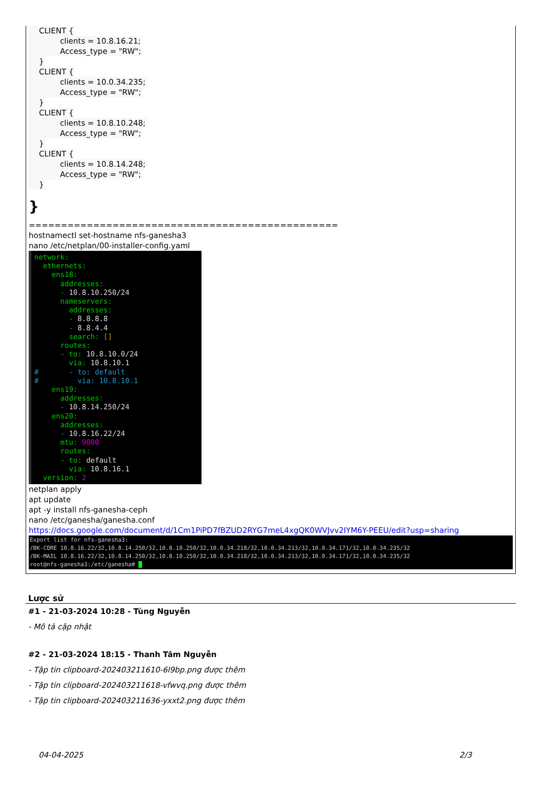CLIENT {
clients = 10.8.16.21;
Access_type = "RW";
}
CLIENT {
clients = 10.0.34.235;
Access_type = "RW";
}
CLIENT {
clients = 10.8.10.248;
Access_type = "RW";
}
CLIENT {
clients = 10.8.14.248;
Access_type = "RW";
}
}
================================================
hostnamectl set-hostname nfs-ganesha3
nano /etc/netplan/00-installer-config.yaml
network: ethernets: ens18: addresses: - 10.8.10.250/24 nameservers: addresses: - 8.8.8.8 - 8.8.4.4 search: [] routes: - to: 10.8.10.0/24 via: 10.8.10.1 # - to: default # via: 10.8.10.1 ens19: addresses: - 10.8.14.250/24 ens20: addresses: - 10.8.16.22/24 mtu: 9000 routes: - to: default via: 10.8.16.1 version: 2
netplan apply
apt update
apt -y install nfs-ganesha-ceph
nano /etc/ganesha/ganesha.conf
https://docs.google.com/document/d/1Cm1PiPD7fBZUD2RYG7meL4xgQK0WVJvv2IYM6Y-PEEU/edit?usp=sharing
Export list for nfs-ganesha3: /BK-CORE 10.8.16.22/32,10.8.14.250/32,10.8.10.250/32,10.0.34.218/32,10.0.34.213/32,10.0.34.171/32,10.0.34.235/32 /BK-MAIL 10.8.16.22/32,10.8.14.250/32,10.8.10.250/32,10.0.34.218/32,10.0.34.213/32,10.0.34.171/32,10.0.34.235/32 root@nfs-ganesha3:/etc/ganesha#
Lược sử
#1 - 21-03-2024 10:28 - Tùng Nguyễn
- Mô tả cập nhật
#2 - 21-03-2024 18:15 - Thanh Tâm Nguyễn
- Tập tin clipboard-202403211610-6l9bp.png được thêm
- Tập tin clipboard-202403211618-vfwvq.png được thêm
- Tập tin clipboard-202403211636-yxxt2.png được thêm
04-04-2025 2/3